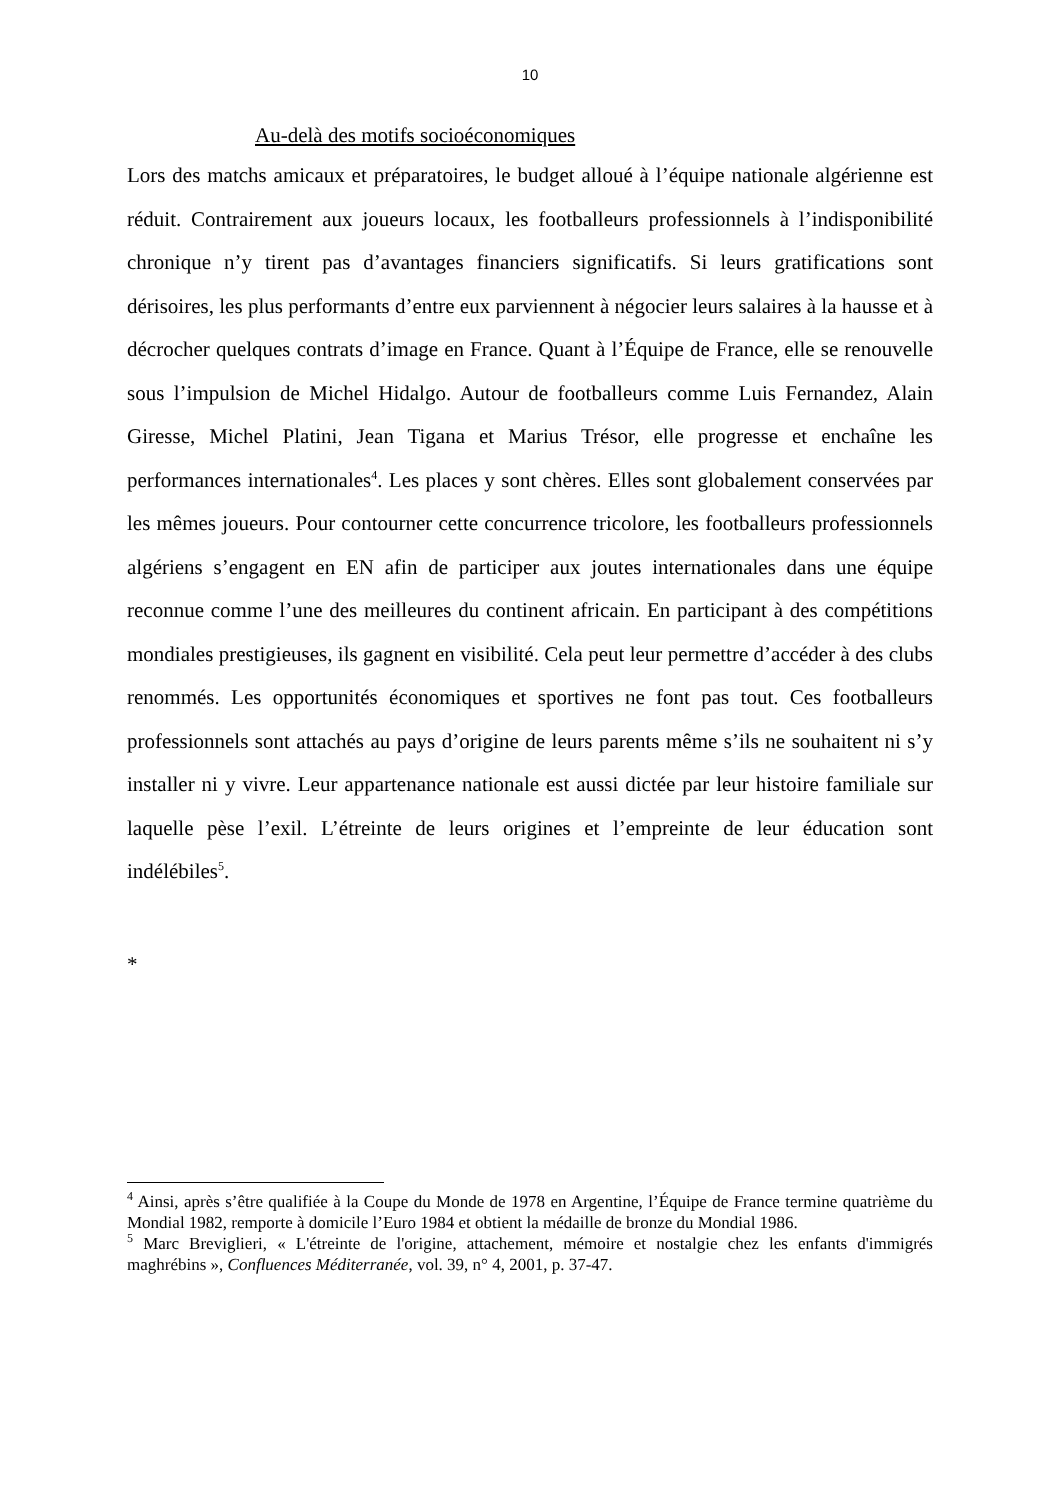10
Au-delà des motifs socioéconomiques
Lors des matchs amicaux et préparatoires, le budget alloué à l’équipe nationale algérienne est réduit. Contrairement aux joueurs locaux, les footballeurs professionnels à l’indisponibilité chronique n’y tirent pas d’avantages financiers significatifs. Si leurs gratifications sont dérisoires, les plus performants d’entre eux parviennent à négocier leurs salaires à la hausse et à décrocher quelques contrats d’image en France. Quant à l’Équipe de France, elle se renouvelle sous l’impulsion de Michel Hidalgo. Autour de footballeurs comme Luis Fernandez, Alain Giresse, Michel Platini, Jean Tigana et Marius Trésor, elle progresse et enchaîne les performances internationales<sup>4</sup>. Les places y sont chères. Elles sont globalement conservées par les mêmes joueurs. Pour contourner cette concurrence tricolore, les footballeurs professionnels algériens s’engagent en EN afin de participer aux joutes internationales dans une équipe reconnue comme l’une des meilleures du continent africain. En participant à des compétitions mondiales prestigieuses, ils gagnent en visibilité. Cela peut leur permettre d’accéder à des clubs renommés. Les opportunités économiques et sportives ne font pas tout. Ces footballeurs professionnels sont attachés au pays d’origine de leurs parents même s’ils ne souhaitent ni s’y installer ni y vivre. Leur appartenance nationale est aussi dictée par leur histoire familiale sur laquelle pèse l’exil. L’étreinte de leurs origines et l’empreinte de leur éducation sont indélébiles<sup>5</sup>.
*
<sup>4</sup> Ainsi, après s’être qualifiée à la Coupe du Monde de 1978 en Argentine, l’Équipe de France termine quatrième du Mondial 1982, remporte à domicile l’Euro 1984 et obtient la médaille de bronze du Mondial 1986.
<sup>5</sup> Marc Breviglieri, « L'étreinte de l'origine, attachement, mémoire et nostalgie chez les enfants d'immigrés maghrébins », Confluences Méditerranée, vol. 39, n° 4, 2001, p. 37-47.